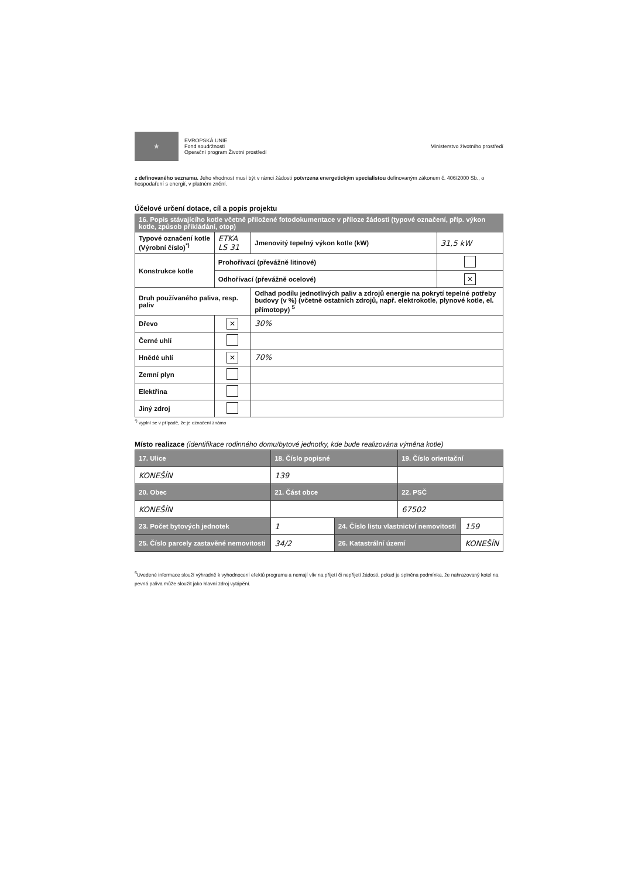★
EVROPSKÁ UNIE
Fond soudržnosti
Operační program Životní prostředí
Ministerstvo životního prostředí
z definovaného seznamu. Jeho vhodnost musí být v rámci žádosti potvrzena energetickým specialistou definovaným zákonem č. 406/2000 Sb., o hospodaření s energií, v platném znění.
Účelové určení dotace, cíl a popis projektu
| 16. Popis stávajícího kotle včetně přiložené fotodokumentace v příloze žádosti (typové označení, příp. výkon kotle, způsob přikládání, otop) | | | |
| Typové označení kotle (Výrobní číslo)<sup>*)</sup> | ETKA LS 31 | Jmenovitý tepelný výkon kotle (kW) | 31,5 kW |
| Konstrukce kotle | Prohořívací (převážně litinové) | | |
| | Odhořívací (převážně ocelové) | | ✕ |
| Druh používaného paliva, resp. paliv | | Odhad podílu jednotlivých paliv a zdrojů energie na pokrytí tepelné potřeby budovy (v %) (včetně ostatních zdrojů, např. elektrokotle, plynové kotle, el. přímotopy) <sup>5</sup> | |
| Dřevo | ✕ | 30% | |
| Černé uhlí | | | |
| Hnědé uhlí | ✕ | 70% | |
| Zemní plyn | | | |
| Elektřina | | | |
| Jiný zdroj | | | |
<sup>*)</sup> vyplní se v případě, že je označení známo
Místo realizace (identifikace rodinného domu/bytové jednotky, kde bude realizována výměna kotle)
| 17. Ulice | 18. Číslo popisné | | 19. Číslo orientační | |
| KONEŠÍN | 139 | | | |
| 20. Obec | 21. Část obce | | 22. PSČ | |
| KONEŠÍN | | | 67502 | |
| 23. Počet bytových jednotek | 1 | 24. Číslo listu vlastnictví nemovitosti | | 159 |
| 25. Číslo parcely zastavěné nemovitosti | 34/2 | 26. Katastrální území | | KONEŠÍN |
<sup>5</sup> Uvedené informace slouží výhradně k vyhodnocení efektů programu a nemají vliv na přijetí či nepřijetí žádosti, pokud je splněna podmínka, že nahrazovaný kotel na pevná paliva může sloužit jako hlavní zdroj vytápění.